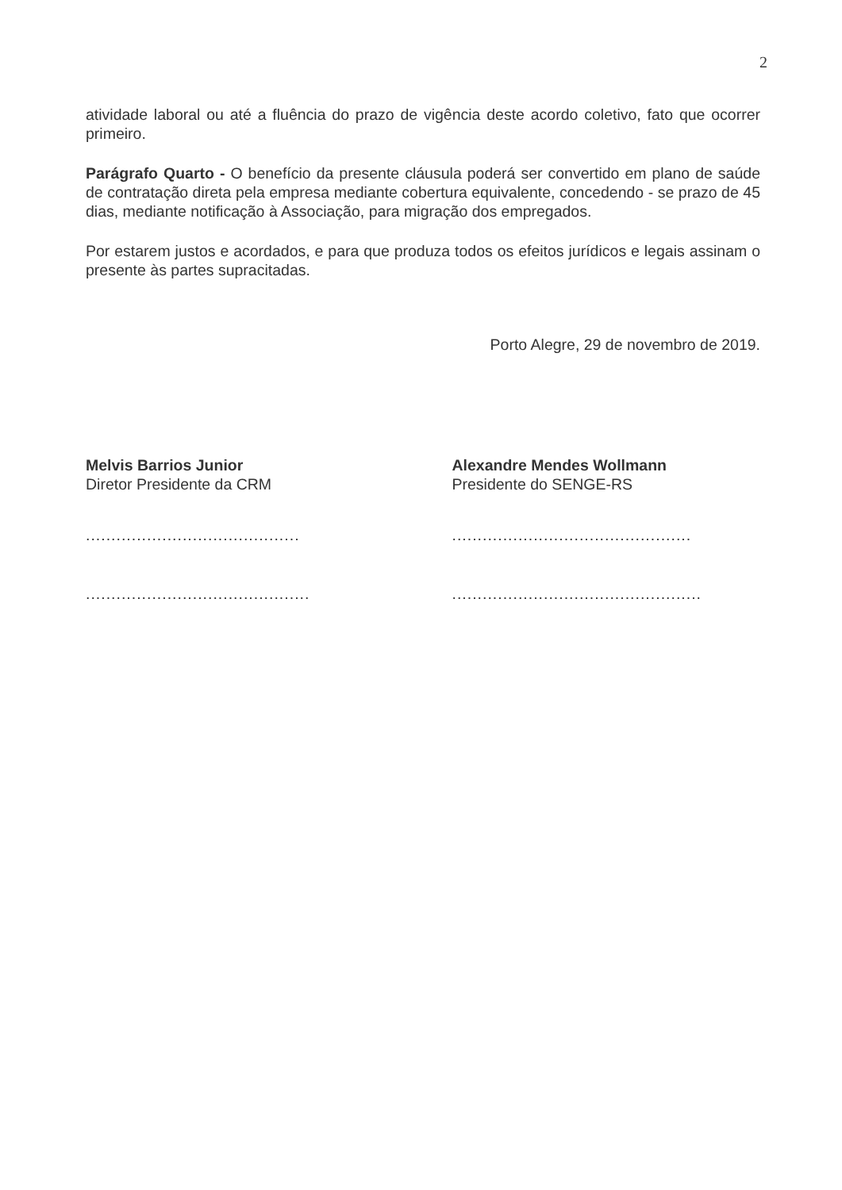2
atividade laboral ou até a fluência do prazo de vigência deste acordo coletivo, fato que ocorrer primeiro.
Parágrafo Quarto - O benefício da presente cláusula poderá ser convertido em plano de saúde de contratação direta pela empresa mediante cobertura equivalente, concedendo - se prazo de 45 dias, mediante notificação à Associação, para migração dos empregados.
Por estarem justos e acordados, e para que produza todos os efeitos jurídicos e legais assinam o presente às partes supracitadas.
Porto Alegre, 29 de novembro de 2019.
Melvis Barrios Junior
Diretor Presidente da CRM
..........................................
............................................
Alexandre Mendes Wollmann
Presidente do SENGE-RS
...............................................
.................................................